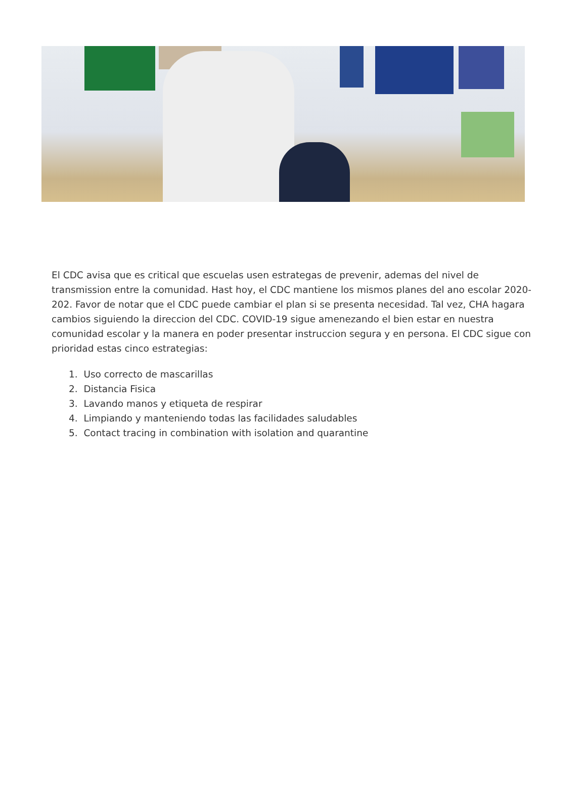El CDC avisa que es critical que escuelas usen estrategas de prevenir, ademas del nivel de transmission entre la comunidad. Hast hoy, el CDC mantiene los mismos planes del ano escolar 2020-202. Favor de notar que el CDC puede cambiar el plan si se presenta necesidad. Tal vez, CHA hagara cambios siguiendo la direccion del CDC. COVID-19 sigue amenezando el bien estar en nuestra comunidad escolar y la manera en poder presentar instruccion segura y en persona. El CDC sigue con prioridad estas cinco estrategias:
1. Uso correcto de mascarillas
2. Distancia Fisica
3. Lavando manos y etiqueta de respirar
4. Limpiando y manteniendo todas las facilidades saludables
5. Contact tracing in combination with isolation and quarantine